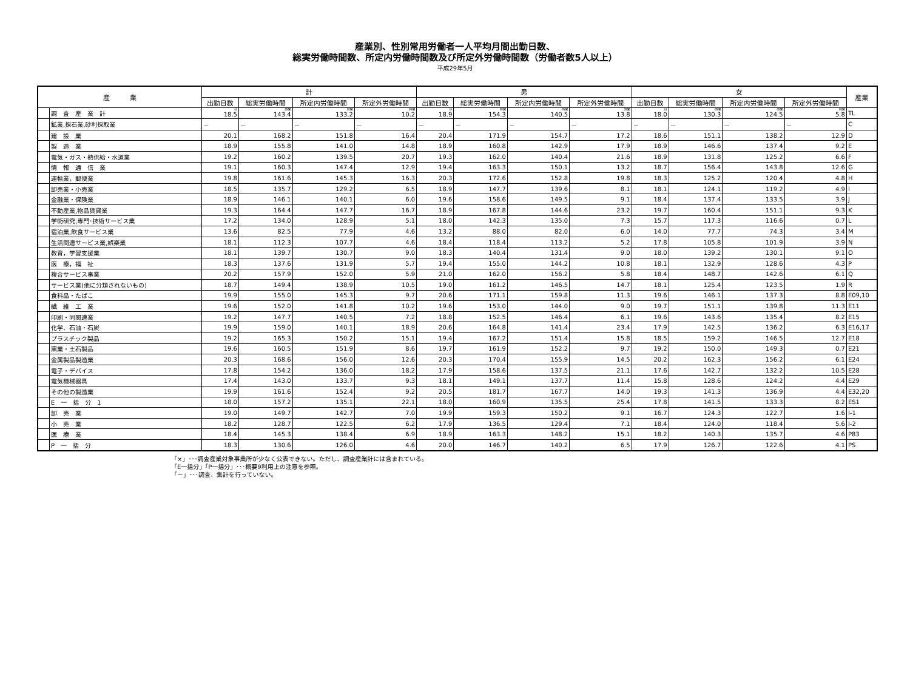産業別、性別常用労働者一人平均月間出勤日数、
総実労働時間数、所定内労働時間数及び所定外労働時間数（労働者数5人以上）
平成29年5月
| 産 業 | | 計 | | | | 男 | | | | 女 | | | | 産業 |
| --- | --- | --- | --- | --- | --- | --- | --- | --- | --- | --- | --- | --- | --- | --- |
| | | 出勤日数 | 総実労働時間 | 所定内労働時間 | 所定外労働時間 | 出勤日数 | 総実労働時間 | 所定内労働時間 | 所定外労働時間 | 出勤日数 | 総実労働時間 | 所定内労働時間 | 所定外労働時間 | |
| | 調 査 産 業 計 | 日 18.5 | 時間 143.4 | 時間 133.2 | 時間 10.2 | 日 18.9 | 時間 154.3 | 時間 140.5 | 時間 13.8 | 日 18.0 | 時間 130.3 | 時間 124.5 | 時間 5.8 | TL |
| | 鉱業,採石業,砂利採取業 | － | － | － | － | － | － | － | － | － | － | － | － | C |
| | 建 設 業 | 20.1 | 168.2 | 151.8 | 16.4 | 20.4 | 171.9 | 154.7 | 17.2 | 18.6 | 151.1 | 138.2 | 12.9 | D |
| | 製 造 業 | 18.9 | 155.8 | 141.0 | 14.8 | 18.9 | 160.8 | 142.9 | 17.9 | 18.9 | 146.6 | 137.4 | 9.2 | E |
| | 電気・ガス・熱供給・水道業 | 19.2 | 160.2 | 139.5 | 20.7 | 19.3 | 162.0 | 140.4 | 21.6 | 18.9 | 131.8 | 125.2 | 6.6 | F |
| | 情 報 通 信 業 | 19.1 | 160.3 | 147.4 | 12.9 | 19.4 | 163.3 | 150.1 | 13.2 | 18.7 | 156.4 | 143.8 | 12.6 | G |
| | 運輸業，郵便業 | 19.8 | 161.6 | 145.3 | 16.3 | 20.3 | 172.6 | 152.8 | 19.8 | 18.3 | 125.2 | 120.4 | 4.8 | H |
| | 卸売業・小売業 | 18.5 | 135.7 | 129.2 | 6.5 | 18.9 | 147.7 | 139.6 | 8.1 | 18.1 | 124.1 | 119.2 | 4.9 | I |
| | 金融業・保険業 | 18.9 | 146.1 | 140.1 | 6.0 | 19.6 | 158.6 | 149.5 | 9.1 | 18.4 | 137.4 | 133.5 | 3.9 | J |
| | 不動産業,物品賃貸業 | 19.3 | 164.4 | 147.7 | 16.7 | 18.9 | 167.8 | 144.6 | 23.2 | 19.7 | 160.4 | 151.1 | 9.3 | K |
| | 学術研究,専門･技術サービス業 | 17.2 | 134.0 | 128.9 | 5.1 | 18.0 | 142.3 | 135.0 | 7.3 | 15.7 | 117.3 | 116.6 | 0.7 | L |
| | 宿泊業,飲食サービス業 | 13.6 | 82.5 | 77.9 | 4.6 | 13.2 | 88.0 | 82.0 | 6.0 | 14.0 | 77.7 | 74.3 | 3.4 | M |
| | 生活関連サービス業,娯楽業 | 18.1 | 112.3 | 107.7 | 4.6 | 18.4 | 118.4 | 113.2 | 5.2 | 17.8 | 105.8 | 101.9 | 3.9 | N |
| | 教育，学習支援業 | 18.1 | 139.7 | 130.7 | 9.0 | 18.3 | 140.4 | 131.4 | 9.0 | 18.0 | 139.2 | 130.1 | 9.1 | O |
| | 医 療，福 祉 | 18.3 | 137.6 | 131.9 | 5.7 | 19.4 | 155.0 | 144.2 | 10.8 | 18.1 | 132.9 | 128.6 | 4.3 | P |
| | 複合サービス事業 | 20.2 | 157.9 | 152.0 | 5.9 | 21.0 | 162.0 | 156.2 | 5.8 | 18.4 | 148.7 | 142.6 | 6.1 | Q |
| | サービス業(他に分類されないもの) | 18.7 | 149.4 | 138.9 | 10.5 | 19.0 | 161.2 | 146.5 | 14.7 | 18.1 | 125.4 | 123.5 | 1.9 | R |
| | 食料品・たばこ | 19.9 | 155.0 | 145.3 | 9.7 | 20.6 | 171.1 | 159.8 | 11.3 | 19.6 | 146.1 | 137.3 | 8.8 | E09,10 |
| | 繊 維 工 業 | 19.6 | 152.0 | 141.8 | 10.2 | 19.6 | 153.0 | 144.0 | 9.0 | 19.7 | 151.1 | 139.8 | 11.3 | E11 |
| | 印刷・同関連業 | 19.2 | 147.7 | 140.5 | 7.2 | 18.8 | 152.5 | 146.4 | 6.1 | 19.6 | 143.6 | 135.4 | 8.2 | E15 |
| | 化学、石油・石炭 | 19.9 | 159.0 | 140.1 | 18.9 | 20.6 | 164.8 | 141.4 | 23.4 | 17.9 | 142.5 | 136.2 | 6.3 | E16,17 |
| | プラスチック製品 | 19.2 | 165.3 | 150.2 | 15.1 | 19.4 | 167.2 | 151.4 | 15.8 | 18.5 | 159.2 | 146.5 | 12.7 | E18 |
| | 窯業・土石製品 | 19.6 | 160.5 | 151.9 | 8.6 | 19.7 | 161.9 | 152.2 | 9.7 | 19.2 | 150.0 | 149.3 | 0.7 | E21 |
| | 金属製品製造業 | 20.3 | 168.6 | 156.0 | 12.6 | 20.3 | 170.4 | 155.9 | 14.5 | 20.2 | 162.3 | 156.2 | 6.1 | E24 |
| | 電子・デバイス | 17.8 | 154.2 | 136.0 | 18.2 | 17.9 | 158.6 | 137.5 | 21.1 | 17.6 | 142.7 | 132.2 | 10.5 | E28 |
| | 電気機械器具 | 17.4 | 143.0 | 133.7 | 9.3 | 18.1 | 149.1 | 137.7 | 11.4 | 15.8 | 128.6 | 124.2 | 4.4 | E29 |
| | その他の製造業 | 19.9 | 161.6 | 152.4 | 9.2 | 20.5 | 181.7 | 167.7 | 14.0 | 19.3 | 141.3 | 136.9 | 4.4 | E32,20 |
| | E 一 括 分 1 | 18.0 | 157.2 | 135.1 | 22.1 | 18.0 | 160.9 | 135.5 | 25.4 | 17.8 | 141.5 | 133.3 | 8.2 | ES1 |
| | 卸 売 業 | 19.0 | 149.7 | 142.7 | 7.0 | 19.9 | 159.3 | 150.2 | 9.1 | 16.7 | 124.3 | 122.7 | 1.6 | I-1 |
| | 小 売 業 | 18.2 | 128.7 | 122.5 | 6.2 | 17.9 | 136.5 | 129.4 | 7.1 | 18.4 | 124.0 | 118.4 | 5.6 | I-2 |
| | 医 療 業 | 18.4 | 145.3 | 138.4 | 6.9 | 18.9 | 163.3 | 148.2 | 15.1 | 18.2 | 140.3 | 135.7 | 4.6 | P83 |
| | P 一 括 分 | 18.3 | 130.6 | 126.0 | 4.6 | 20.0 | 146.7 | 140.2 | 6.5 | 17.9 | 126.7 | 122.6 | 4.1 | PS |
「×」･･･調査産業対象事業所が少なく公表できない。ただし、調査産業計には含まれている。
「E一括分」「P一括分」･･･概要9利用上の注意を参照。
「－」･･･調査、集計を行っていない。